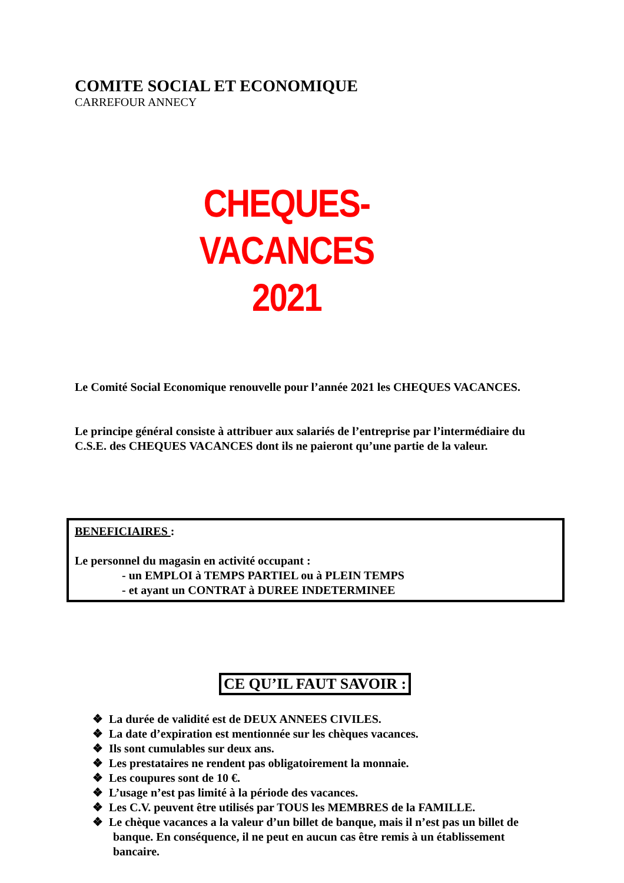COMITE SOCIAL ET ECONOMIQUE
CARREFOUR ANNECY
CHEQUES-VACANCES
2021
Le Comité Social Economique renouvelle pour l’année 2021 les CHEQUES VACANCES.
Le principe général consiste à attribuer aux salariés de l’entreprise par l’intermédiaire du C.S.E. des CHEQUES VACANCES dont ils ne paieront qu’une partie de la valeur.
BENEFICIAIRES :
Le personnel du magasin en activité occupant :
- un EMPLOI à TEMPS PARTIEL ou à PLEIN TEMPS
- et ayant un CONTRAT à DUREE INDETERMINEE
CE QU’IL FAUT SAVOIR :
❖ La durée de validité est de DEUX ANNEES CIVILES.
❖ La date d’expiration est mentionnée sur les chèques vacances.
❖ Ils sont cumulables sur deux ans.
❖ Les prestataires ne rendent pas obligatoirement la monnaie.
❖ Les coupures sont de 10 €.
❖ L’usage n’est pas limité à la période des vacances.
❖ Les C.V. peuvent être utilisés par TOUS les MEMBRES de la FAMILLE.
❖ Le chèque vacances a la valeur d’un billet de banque, mais il n’est pas un billet de banque. En conséquence, il ne peut en aucun cas être remis à un établissement bancaire.